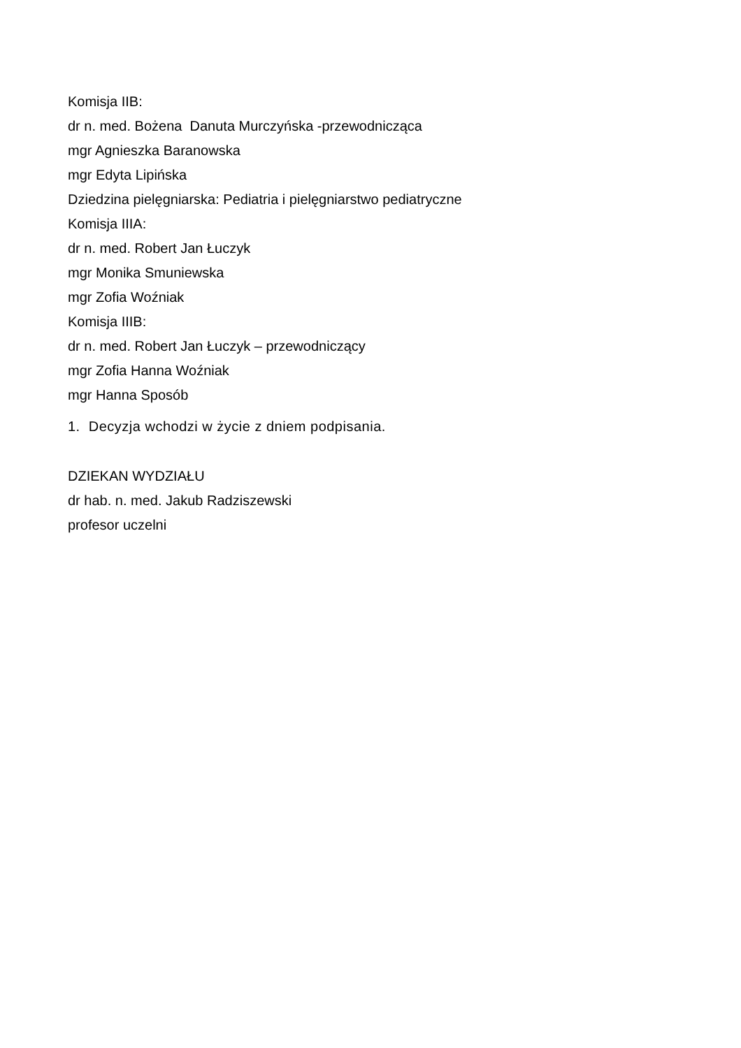Komisja IIB:
dr n. med. Bożena Danuta Murczyńska -przewodnicząca
mgr Agnieszka Baranowska
mgr Edyta Lipińska
Dziedzina pielęgniarska: Pediatria i pielęgniarstwo pediatryczne
Komisja IIIA:
dr n. med. Robert Jan Łuczyk
mgr Monika Smuniewska
mgr Zofia Woźniak
Komisja IIIB:
dr n. med. Robert Jan Łuczyk – przewodniczący
mgr Zofia Hanna Woźniak
mgr Hanna Sposób
1. Decyzja wchodzi w życie z dniem podpisania.
DZIEKAN WYDZIAŁU
dr hab. n. med. Jakub Radziszewski
profesor uczelni